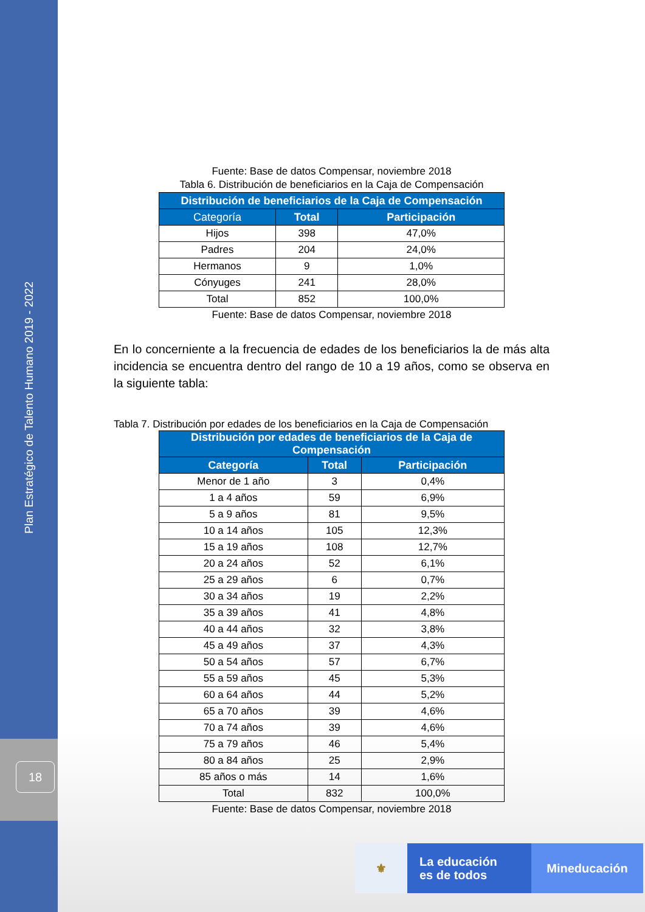Plan Estratégico de Talento Humano 2019 - 2022
18
Fuente: Base de datos Compensar, noviembre 2018
Tabla 6. Distribución de beneficiarios en la Caja de Compensación
| Distribución de beneficiarios de la Caja de Compensación | | |
| --- | --- | --- |
| Categoría | Total | Participación |
| Hijos | 398 | 47,0% |
| Padres | 204 | 24,0% |
| Hermanos | 9 | 1,0% |
| Cónyuges | 241 | 28,0% |
| Total | 852 | 100,0% |
Fuente: Base de datos Compensar, noviembre 2018
En lo concerniente a la frecuencia de edades de los beneficiarios la de más alta incidencia se encuentra dentro del rango de 10 a 19 años, como se observa en la siguiente tabla:
Tabla 7. Distribución por edades de los beneficiarios en la Caja de Compensación
| Distribución por edades de beneficiarios de la Caja de Compensación | | |
| --- | --- | --- |
| Categoría | Total | Participación |
| Menor de 1 año | 3 | 0,4% |
| 1 a 4 años | 59 | 6,9% |
| 5 a 9 años | 81 | 9,5% |
| 10 a 14 años | 105 | 12,3% |
| 15 a 19 años | 108 | 12,7% |
| 20 a 24 años | 52 | 6,1% |
| 25 a 29 años | 6 | 0,7% |
| 30 a 34 años | 19 | 2,2% |
| 35 a 39 años | 41 | 4,8% |
| 40 a 44 años | 32 | 3,8% |
| 45 a 49 años | 37 | 4,3% |
| 50 a 54 años | 57 | 6,7% |
| 55 a 59 años | 45 | 5,3% |
| 60 a 64 años | 44 | 5,2% |
| 65 a 70 años | 39 | 4,6% |
| 70 a 74 años | 39 | 4,6% |
| 75 a 79 años | 46 | 5,4% |
| 80 a 84 años | 25 | 2,9% |
| 85 años o más | 14 | 1,6% |
| Total | 832 | 100,0% |
Fuente: Base de datos Compensar, noviembre 2018
⚜
La educación
es de todos
Mineducación